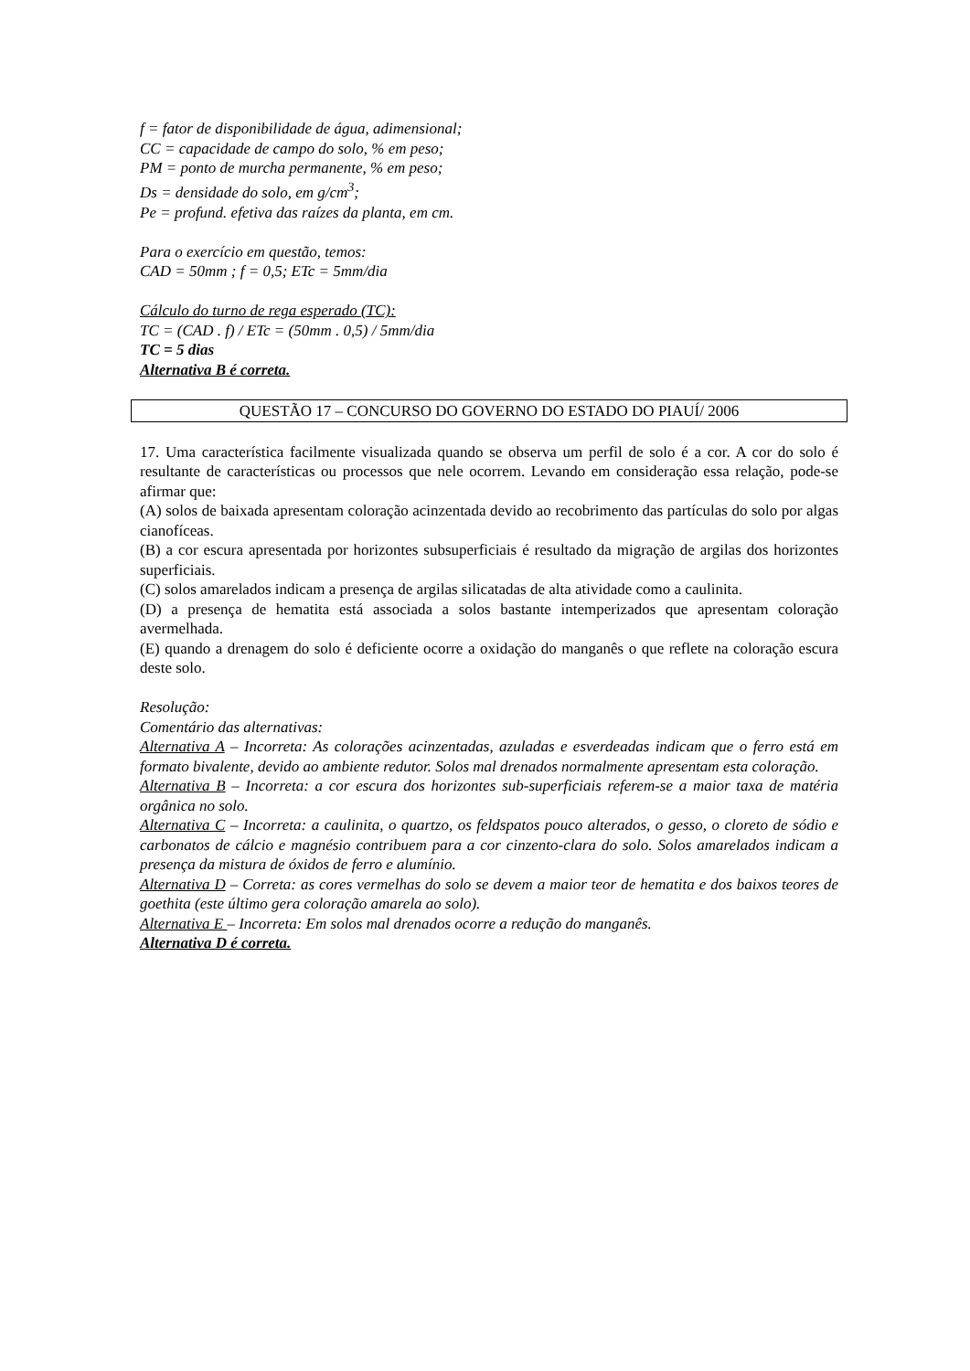f = fator de disponibilidade de água, adimensional;
CC = capacidade de campo do solo, % em peso;
PM = ponto de murcha permanente, % em peso;
Ds = densidade do solo, em g/cm<sup>3</sup>;
Pe = profund. efetiva das raízes da planta, em cm.
Para o exercício em questão, temos:
CAD = 50mm ; f = 0,5; ETc = 5mm/dia
Cálculo do turno de rega esperado (TC):
TC = (CAD . f) / ETc = (50mm . 0,5) / 5mm/dia
TC = 5 dias
Alternativa B é correta.
QUESTÃO 17 – CONCURSO DO GOVERNO DO ESTADO DO PIAUÍ/ 2006
17. Uma característica facilmente visualizada quando se observa um perfil de solo é a cor. A cor do solo é resultante de características ou processos que nele ocorrem. Levando em consideração essa relação, pode-se afirmar que:
(A) solos de baixada apresentam coloração acinzentada devido ao recobrimento das partículas do solo por algas cianofíceas.
(B) a cor escura apresentada por horizontes subsuperficiais é resultado da migração de argilas dos horizontes superficiais.
(C) solos amarelados indicam a presença de argilas silicatadas de alta atividade como a caulinita.
(D) a presença de hematita está associada a solos bastante intemperizados que apresentam coloração avermelhada.
(E) quando a drenagem do solo é deficiente ocorre a oxidação do manganês o que reflete na coloração escura deste solo.
Resolução:
Comentário das alternativas:
Alternativa A – Incorreta: As colorações acinzentadas, azuladas e esverdeadas indicam que o ferro está em formato bivalente, devido ao ambiente redutor. Solos mal drenados normalmente apresentam esta coloração.
Alternativa B – Incorreta: a cor escura dos horizontes sub-superficiais referem-se a maior taxa de matéria orgânica no solo.
Alternativa C – Incorreta: a caulinita, o quartzo, os feldspatos pouco alterados, o gesso, o cloreto de sódio e carbonatos de cálcio e magnésio contribuem para a cor cinzento-clara do solo. Solos amarelados indicam a presença da mistura de óxidos de ferro e alumínio.
Alternativa D – Correta: as cores vermelhas do solo se devem a maior teor de hematita e dos baixos teores de goethita (este último gera coloração amarela ao solo).
Alternativa E – Incorreta: Em solos mal drenados ocorre a redução do manganês.
Alternativa D é correta.